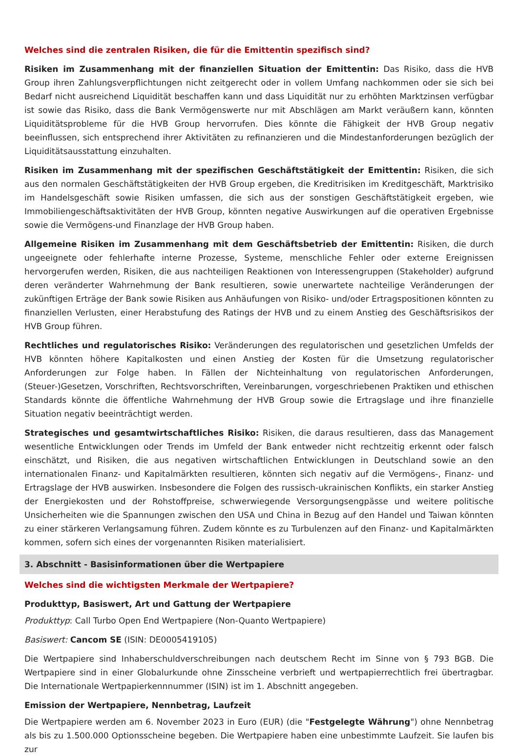Welches sind die zentralen Risiken, die für die Emittentin spezifisch sind?
Risiken im Zusammenhang mit der finanziellen Situation der Emittentin: Das Risiko, dass die HVB Group ihren Zahlungsverpflichtungen nicht zeitgerecht oder in vollem Umfang nachkommen oder sie sich bei Bedarf nicht ausreichend Liquidität beschaffen kann und dass Liquidität nur zu erhöhten Marktzinsen verfügbar ist sowie das Risiko, dass die Bank Vermögenswerte nur mit Abschlägen am Markt veräußern kann, könnten Liquiditätsprobleme für die HVB Group hervorrufen. Dies könnte die Fähigkeit der HVB Group negativ beeinflussen, sich entsprechend ihrer Aktivitäten zu refinanzieren und die Mindestanforderungen bezüglich der Liquiditätsausstattung einzuhalten.
Risiken im Zusammenhang mit der spezifischen Geschäftstätigkeit der Emittentin: Risiken, die sich aus den normalen Geschäftstätigkeiten der HVB Group ergeben, die Kreditrisiken im Kreditgeschäft, Marktrisiko im Handelsgeschäft sowie Risiken umfassen, die sich aus der sonstigen Geschäftstätigkeit ergeben, wie Immobiliengeschäftsaktivitäten der HVB Group, könnten negative Auswirkungen auf die operativen Ergebnisse sowie die Vermögens-und Finanzlage der HVB Group haben.
Allgemeine Risiken im Zusammenhang mit dem Geschäftsbetrieb der Emittentin: Risiken, die durch ungeeignete oder fehlerhafte interne Prozesse, Systeme, menschliche Fehler oder externe Ereignissen hervorgerufen werden, Risiken, die aus nachteiligen Reaktionen von Interessengruppen (Stakeholder) aufgrund deren veränderter Wahrnehmung der Bank resultieren, sowie unerwartete nachteilige Veränderungen der zukünftigen Erträge der Bank sowie Risiken aus Anhäufungen von Risiko- und/oder Ertragspositionen könnten zu finanziellen Verlusten, einer Herabstufung des Ratings der HVB und zu einem Anstieg des Geschäftsrisikos der HVB Group führen.
Rechtliches und regulatorisches Risiko: Veränderungen des regulatorischen und gesetzlichen Umfelds der HVB könnten höhere Kapitalkosten und einen Anstieg der Kosten für die Umsetzung regulatorischer Anforderungen zur Folge haben. In Fällen der Nichteinhaltung von regulatorischen Anforderungen, (Steuer-)Gesetzen, Vorschriften, Rechtsvorschriften, Vereinbarungen, vorgeschriebenen Praktiken und ethischen Standards könnte die öffentliche Wahrnehmung der HVB Group sowie die Ertragslage und ihre finanzielle Situation negativ beeinträchtigt werden.
Strategisches und gesamtwirtschaftliches Risiko: Risiken, die daraus resultieren, dass das Management wesentliche Entwicklungen oder Trends im Umfeld der Bank entweder nicht rechtzeitig erkennt oder falsch einschätzt, und Risiken, die aus negativen wirtschaftlichen Entwicklungen in Deutschland sowie an den internationalen Finanz- und Kapitalmärkten resultieren, könnten sich negativ auf die Vermögens-, Finanz- und Ertragslage der HVB auswirken. Insbesondere die Folgen des russisch-ukrainischen Konflikts, ein starker Anstieg der Energiekosten und der Rohstoffpreise, schwerwiegende Versorgungsengpässe und weitere politische Unsicherheiten wie die Spannungen zwischen den USA und China in Bezug auf den Handel und Taiwan könnten zu einer stärkeren Verlangsamung führen. Zudem könnte es zu Turbulenzen auf den Finanz- und Kapitalmärkten kommen, sofern sich eines der vorgenannten Risiken materialisiert.
3. Abschnitt - Basisinformationen über die Wertpapiere
Welches sind die wichtigsten Merkmale der Wertpapiere?
Produkttyp, Basiswert, Art und Gattung der Wertpapiere
Produkttyp: Call Turbo Open End Wertpapiere (Non-Quanto Wertpapiere)
Basiswert: Cancom SE (ISIN: DE0005419105)
Die Wertpapiere sind Inhaberschuldverschreibungen nach deutschem Recht im Sinne von § 793 BGB. Die Wertpapiere sind in einer Globalurkunde ohne Zinsscheine verbrieft und wertpapierrechtlich frei übertragbar. Die Internationale Wertpapierkennnummer (ISIN) ist im 1. Abschnitt angegeben.
Emission der Wertpapiere, Nennbetrag, Laufzeit
Die Wertpapiere werden am 6. November 2023 in Euro (EUR) (die "Festgelegte Währung") ohne Nennbetrag als bis zu 1.500.000 Optionsscheine begeben. Die Wertpapiere haben eine unbestimmte Laufzeit. Sie laufen bis zur